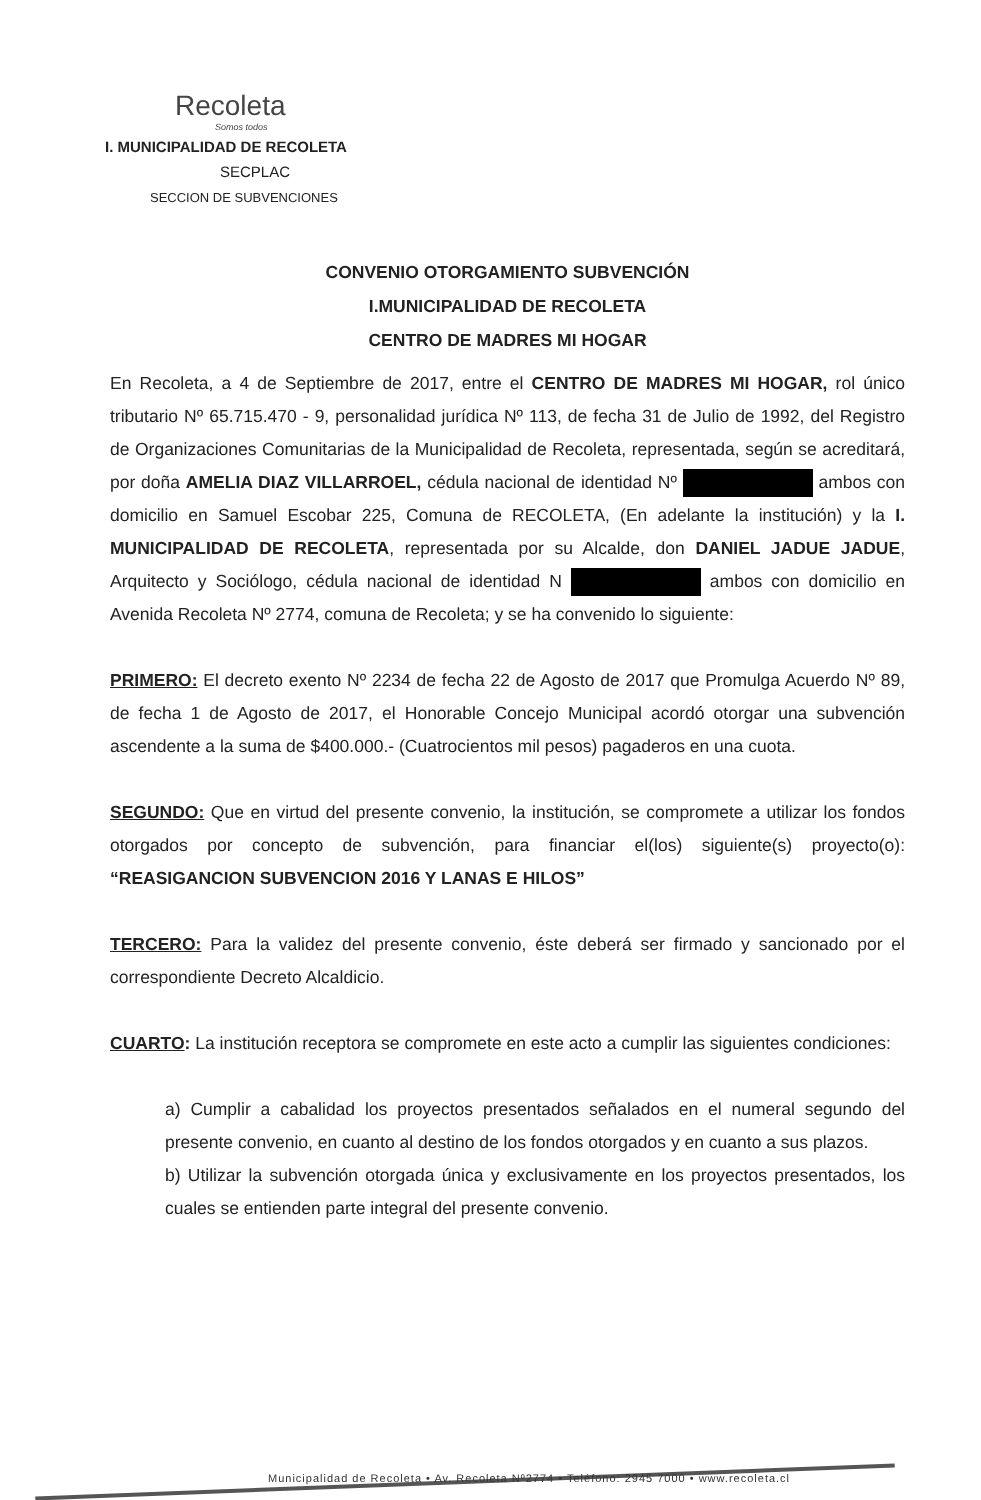Recoleta
Somos todos
I. MUNICIPALIDAD DE RECOLETA
SECPLAC
SECCION DE SUBVENCIONES
CONVENIO OTORGAMIENTO SUBVENCIÓN
I.MUNICIPALIDAD DE RECOLETA
CENTRO DE MADRES MI HOGAR
En Recoleta, a 4 de Septiembre de 2017, entre el CENTRO DE MADRES MI HOGAR, rol único tributario Nº 65.715.470 - 9, personalidad jurídica Nº 113, de fecha 31 de Julio de 1992, del Registro de Organizaciones Comunitarias de la Municipalidad de Recoleta, representada, según se acreditará, por doña AMELIA DIAZ VILLARROEL, cédula nacional de identidad Nº ambos con domicilio en Samuel Escobar 225, Comuna de RECOLETA, (En adelante la institución) y la I. MUNICIPALIDAD DE RECOLETA, representada por su Alcalde, don DANIEL JADUE JADUE, Arquitecto y Sociólogo, cédula nacional de identidad N ambos con domicilio en Avenida Recoleta Nº 2774, comuna de Recoleta; y se ha convenido lo siguiente:
PRIMERO: El decreto exento Nº 2234 de fecha 22 de Agosto de 2017 que Promulga Acuerdo Nº 89, de fecha 1 de Agosto de 2017, el Honorable Concejo Municipal acordó otorgar una subvención ascendente a la suma de $400.000.- (Cuatrocientos mil pesos) pagaderos en una cuota.
SEGUNDO: Que en virtud del presente convenio, la institución, se compromete a utilizar los fondos otorgados por concepto de subvención, para financiar el(los) siguiente(s) proyecto(o): “REASIGANCION SUBVENCION 2016 Y LANAS E HILOS”
TERCERO: Para la validez del presente convenio, éste deberá ser firmado y sancionado por el correspondiente Decreto Alcaldicio.
CUARTO: La institución receptora se compromete en este acto a cumplir las siguientes condiciones:
a) Cumplir a cabalidad los proyectos presentados señalados en el numeral segundo del presente convenio, en cuanto al destino de los fondos otorgados y en cuanto a sus plazos.
b) Utilizar la subvención otorgada única y exclusivamente en los proyectos presentados, los cuales se entienden parte integral del presente convenio.
Municipalidad de Recoleta • Av. Recoleta Nº2774 • Teléfono: 2945 7000 • www.recoleta.cl